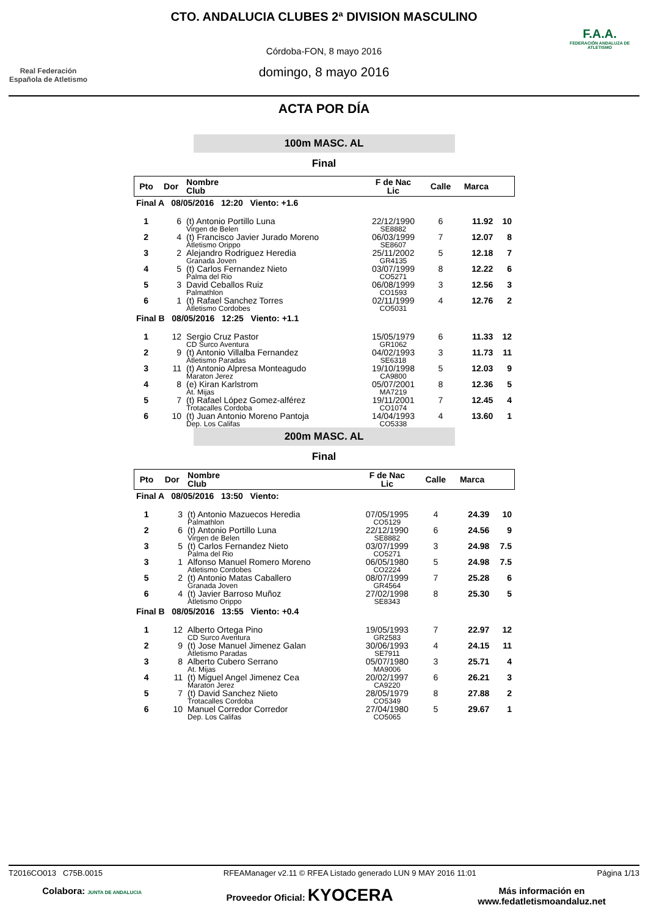Real Federación Española de Atletismo
CTO. ANDALUCIA CLUBES 2ª DIVISION MASCULINO
Córdoba-FON, 8 mayo 2016
domingo, 8 mayo 2016
F.A.A.
FEDERACIÓN ANDALUZA DE ATLETISMO
ACTA POR DÍA
100m MASC. AL
Final
| Pto | Dor | Nombre Club | F de Nac Lic | Calle | Marca | |
| --- | --- | --- | --- | --- | --- | --- |
| Final A 08/05/2016 12:20 Viento: +1.6 | | | | | | |
| 1 | 6 | (t) Antonio Portillo Luna Virgen de Belen | 22/12/1990 SE8882 | 6 | 11.92 | 10 |
| 2 | 4 | (t) Francisco Javier Jurado Moreno Atletismo Orippo | 06/03/1999 SE8607 | 7 | 12.07 | 8 |
| 3 | 2 | Alejandro Rodriguez Heredia Granada Joven | 25/11/2002 GR4135 | 5 | 12.18 | 7 |
| 4 | 5 | (t) Carlos Fernandez Nieto Palma del Rio | 03/07/1999 CO5271 | 8 | 12.22 | 6 |
| 5 | 3 | David Ceballos Ruiz Palmathlon | 06/08/1999 CO1593 | 3 | 12.56 | 3 |
| 6 | 1 | (t) Rafael Sanchez Torres Atletismo Cordobes | 02/11/1999 CO5031 | 4 | 12.76 | 2 |
| Final B 08/05/2016 12:25 Viento: +1.1 | | | | | | |
| 1 | 12 | Sergio Cruz Pastor CD Surco Aventura | 15/05/1979 GR1062 | 6 | 11.33 | 12 |
| 2 | 9 | (t) Antonio Villalba Fernandez Atletismo Paradas | 04/02/1993 SE6318 | 3 | 11.73 | 11 |
| 3 | 11 | (t) Antonio Alpresa Monteagudo Maraton Jerez | 19/10/1998 CA9800 | 5 | 12.03 | 9 |
| 4 | 8 | (e) Kiran Karlstrom At. Mijas | 05/07/2001 MA7219 | 8 | 12.36 | 5 |
| 5 | 7 | (t) Rafael López Gomez-alférez Trotacalles Cordoba | 19/11/2001 CO1074 | 7 | 12.45 | 4 |
| 6 | 10 | (t) Juan Antonio Moreno Pantoja Dep. Los Califas | 14/04/1993 CO5338 | 4 | 13.60 | 1 |
200m MASC. AL
Final
| Pto | Dor | Nombre Club | F de Nac Lic | Calle | Marca | |
| --- | --- | --- | --- | --- | --- | --- |
| Final A 08/05/2016 13:50 Viento: | | | | | | |
| 1 | 3 | (t) Antonio Mazuecos Heredia Palmathlon | 07/05/1995 CO5129 | 4 | 24.39 | 10 |
| 2 | 6 | (t) Antonio Portillo Luna Virgen de Belen | 22/12/1990 SE8882 | 6 | 24.56 | 9 |
| 3 | 5 | (t) Carlos Fernandez Nieto Palma del Rio | 03/07/1999 CO5271 | 3 | 24.98 | 7.5 |
| 3 | 1 | Alfonso Manuel Romero Moreno Atletismo Cordobes | 06/05/1980 CO2224 | 5 | 24.98 | 7.5 |
| 5 | 2 | (t) Antonio Matas Caballero Granada Joven | 08/07/1999 GR4564 | 7 | 25.28 | 6 |
| 6 | 4 | (t) Javier Barroso Muñoz Atletismo Orippo | 27/02/1998 SE8343 | 8 | 25.30 | 5 |
| Final B 08/05/2016 13:55 Viento: +0.4 | | | | | | |
| 1 | 12 | Alberto Ortega Pino CD Surco Aventura | 19/05/1993 GR2583 | 7 | 22.97 | 12 |
| 2 | 9 | (t) Jose Manuel Jimenez Galan Atletismo Paradas | 30/06/1993 SE7911 | 4 | 24.15 | 11 |
| 3 | 8 | Alberto Cubero Serrano At. Mijas | 05/07/1980 MA9006 | 3 | 25.71 | 4 |
| 4 | 11 | (t) Miguel Angel Jimenez Cea Maraton Jerez | 20/02/1997 CA9220 | 6 | 26.21 | 3 |
| 5 | 7 | (t) David Sanchez Nieto Trotacalles Cordoba | 28/05/1979 CO5349 | 8 | 27.88 | 2 |
| 6 | 10 | Manuel Corredor Corredor Dep. Los Califas | 27/04/1980 CO5065 | 5 | 29.67 | 1 |
T2016CO013 C75B.0015 RFEAManager v2.11 © RFEA Listado generado LUN 9 MAY 2016 11:01 Página 1/13
Colabora: JUNTA DE ANDALUCIA Proveedor Oficial: KYOCERA Más información en
www.fedatletismoandaluz.net